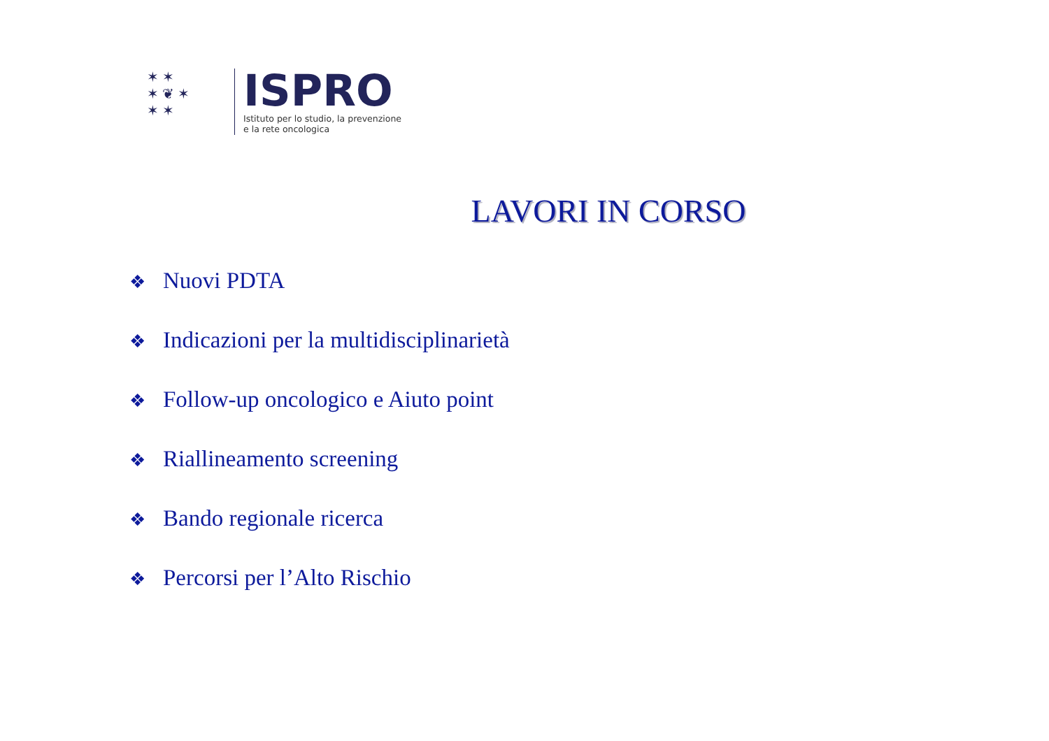✶ ✶
✶ ❦ ✶
✶ ✶
ISPRO
Istituto per lo studio, la prevenzione
e la rete oncologica
LAVORI IN CORSO
❖ Nuovi PDTA
❖ Indicazioni per la multidisciplinarietà
❖ Follow-up oncologico e Aiuto point
❖ Riallineamento screening
❖ Bando regionale ricerca
❖ Percorsi per l’Alto Rischio